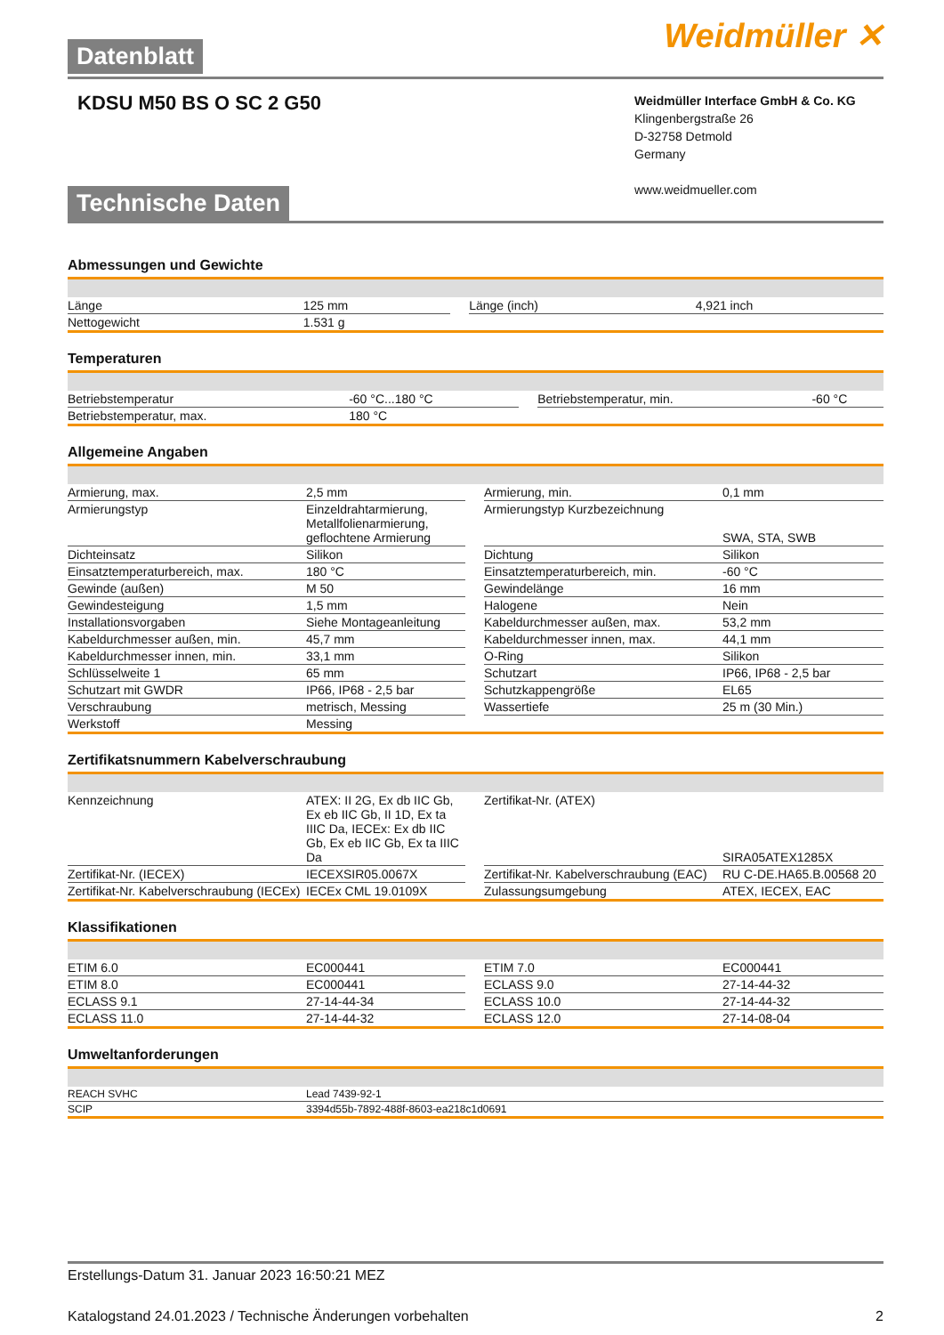Weidmüller ✕ Datenblatt
KDSU M50 BS O SC 2 G50
Weidmüller Interface GmbH & Co. KG
Klingenbergstraße 26
D-32758 Detmold
Germany
www.weidmueller.com
Technische Daten
Abmessungen und Gewichte
| Länge | 125 mm | | Länge (inch) | 4,921 inch |
| Nettogewicht | 1.531 g | | | |
Temperaturen
| Betriebstemperatur | -60 °C...180 °C | | Betriebstemperatur, min. | -60 °C |
| Betriebstemperatur, max. | 180 °C | | | |
Allgemeine Angaben
| Armierung, max. | 2,5 mm | | Armierung, min. | 0,1 mm |
| Armierungstyp | Einzeldrahtarmierung, Metallfolienarmierung, geflochtene Armierung | | Armierungstyp Kurzbezeichnung | SWA, STA, SWB |
| Dichteinsatz | Silikon | | Dichtung | Silikon |
| Einsatztemperaturbereich, max. | 180 °C | | Einsatztemperaturbereich, min. | -60 °C |
| Gewinde (außen) | M 50 | | Gewindelänge | 16 mm |
| Gewindesteigung | 1,5 mm | | Halogene | Nein |
| Installationsvorgaben | Siehe Montageanleitung | | Kabeldurchmesser außen, max. | 53,2 mm |
| Kabeldurchmesser außen, min. | 45,7 mm | | Kabeldurchmesser innen, max. | 44,1 mm |
| Kabeldurchmesser innen, min. | 33,1 mm | | O-Ring | Silikon |
| Schlüsselweite 1 | 65 mm | | Schutzart | IP66, IP68 - 2,5 bar |
| Schutzart mit GWDR | IP66, IP68 - 2,5 bar | | Schutzkappengröße | EL65 |
| Verschraubung | metrisch, Messing | | Wassertiefe | 25 m (30 Min.) |
| Werkstoff | Messing | | | |
Zertifikatsnummern Kabelverschraubung
| Kennzeichnung | ATEX: II 2G, Ex db IIC Gb, Ex eb IIC Gb, II 1D, Ex ta IIIC Da, IECEx: Ex db IIC Gb, Ex eb IIC Gb, Ex ta IIIC Da | | Zertifikat-Nr. (ATEX) | SIRA05ATEX1285X |
| Zertifikat-Nr. (IECEX) | IECEXSIR05.0067X | | Zertifikat-Nr. Kabelverschraubung (EAC) | RU C-DE.HA65.B.00568 20 |
| Zertifikat-Nr. Kabelverschraubung (IECEx) | IECEx CML 19.0109X | | Zulassungsumgebung | ATEX, IECEX, EAC |
Klassifikationen
| ETIM 6.0 | EC000441 | | ETIM 7.0 | EC000441 |
| ETIM 8.0 | EC000441 | | ECLASS 9.0 | 27-14-44-32 |
| ECLASS 9.1 | 27-14-44-34 | | ECLASS 10.0 | 27-14-44-32 |
| ECLASS 11.0 | 27-14-44-32 | | ECLASS 12.0 | 27-14-08-04 |
Umweltanforderungen
| REACH SVHC | Lead 7439-92-1 |
| SCIP | 3394d55b-7892-488f-8603-ea218c1d0691 |
Erstellungs-Datum 31. Januar 2023 16:50:21 MEZ
Katalogstand 24.01.2023 / Technische Änderungen vorbehalten 2